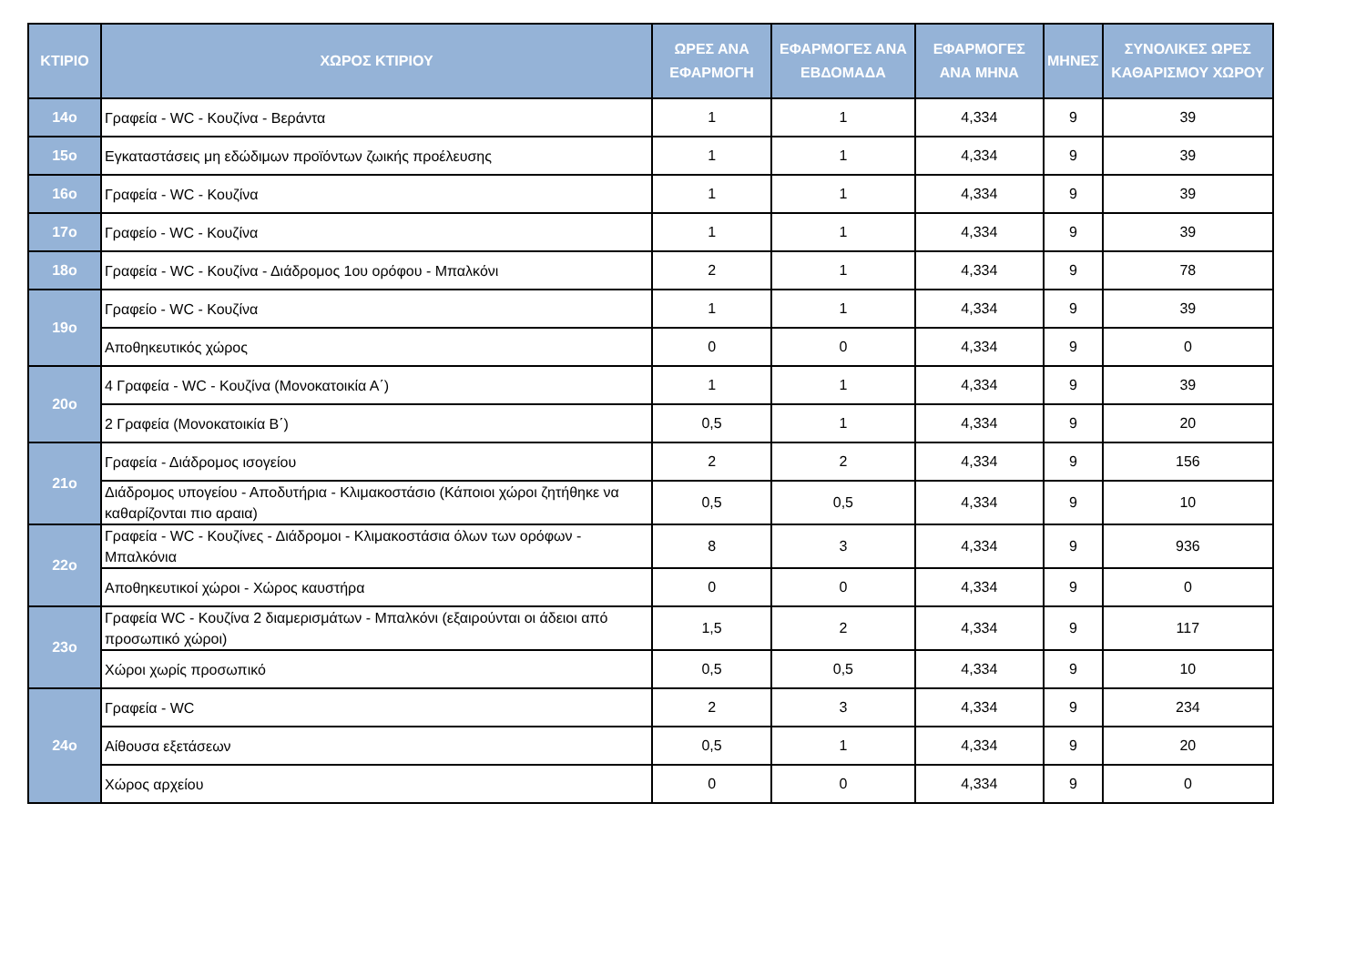| ΚΤΙΡΙΟ | ΧΩΡΟΣ ΚΤΙΡΙΟΥ | ΩΡΕΣ ΑΝΑ ΕΦΑΡΜΟΓΗ | ΕΦΑΡΜΟΓΕΣ ΑΝΑ ΕΒΔΟΜΑΔΑ | ΕΦΑΡΜΟΓΕΣ ΑΝΑ ΜΗΝΑ | ΜΗΝΕΣ | ΣΥΝΟΛΙΚΕΣ ΩΡΕΣ ΚΑΘΑΡΙΣΜΟΥ ΧΩΡΟΥ |
| --- | --- | --- | --- | --- | --- | --- |
| 14ο | Γραφεία - WC - Κουζίνα - Βεράντα | 1 | 1 | 4,334 | 9 | 39 |
| 15ο | Εγκαταστάσεις μη εδώδιμων προϊόντων ζωικής προέλευσης | 1 | 1 | 4,334 | 9 | 39 |
| 16ο | Γραφεία - WC - Κουζίνα | 1 | 1 | 4,334 | 9 | 39 |
| 17ο | Γραφείο - WC - Κουζίνα | 1 | 1 | 4,334 | 9 | 39 |
| 18ο | Γραφεία - WC - Κουζίνα - Διάδρομος 1ου ορόφου - Μπαλκόνι | 2 | 1 | 4,334 | 9 | 78 |
| 19ο | Γραφείο - WC - Κουζίνα | 1 | 1 | 4,334 | 9 | 39 |
| | Αποθηκευτικός χώρος | 0 | 0 | 4,334 | 9 | 0 |
| 20ο | 4 Γραφεία - WC - Κουζίνα (Μονοκατοικία Α΄) | 1 | 1 | 4,334 | 9 | 39 |
| | 2 Γραφεία (Μονοκατοικία Β΄) | 0,5 | 1 | 4,334 | 9 | 20 |
| 21ο | Γραφεία - Διάδρομος ισογείου | 2 | 2 | 4,334 | 9 | 156 |
| | Διάδρομος υπογείου - Αποδυτήρια - Κλιμακοστάσιο (Κάποιοι χώροι ζητήθηκε να καθαρίζονται πιο αραια) | 0,5 | 0,5 | 4,334 | 9 | 10 |
| 22ο | Γραφεία - WC - Κουζίνες - Διάδρομοι - Κλιμακοστάσια όλων των ορόφων - Μπαλκόνια | 8 | 3 | 4,334 | 9 | 936 |
| | Αποθηκευτικοί χώροι - Χώρος καυστήρα | 0 | 0 | 4,334 | 9 | 0 |
| 23ο | Γραφεία WC - Κουζίνα 2 διαμερισμάτων - Μπαλκόνι (εξαιρούνται οι άδειοι από προσωπικό χώροι) | 1,5 | 2 | 4,334 | 9 | 117 |
| | Χώροι χωρίς προσωπικό | 0,5 | 0,5 | 4,334 | 9 | 10 |
| 24ο | Γραφεία - WC | 2 | 3 | 4,334 | 9 | 234 |
| | Αίθουσα εξετάσεων | 0,5 | 1 | 4,334 | 9 | 20 |
| | Χώρος αρχείου | 0 | 0 | 4,334 | 9 | 0 |